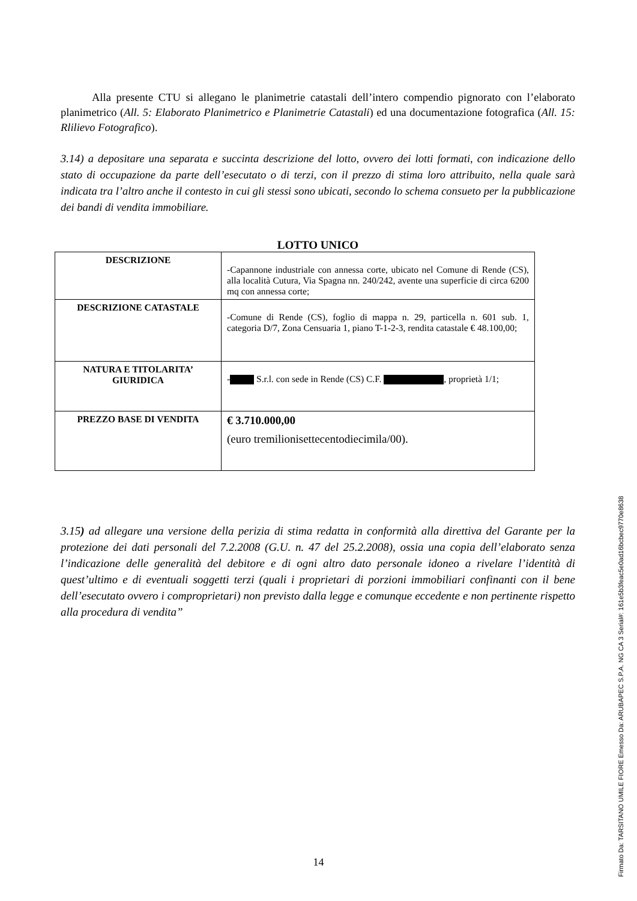Alla presente CTU si allegano le planimetrie catastali dell’intero compendio pignorato con l’elaborato planimetrico (All. 5: Elaborato Planimetrico e Planimetrie Catastali) ed una documentazione fotografica (All. 15: Rlilievo Fotografico).
3.14) a depositare una separata e succinta descrizione del lotto, ovvero dei lotti formati, con indicazione dello stato di occupazione da parte dell’esecutato o di terzi, con il prezzo di stima loro attribuito, nella quale sarà indicata tra l’altro anche il contesto in cui gli stessi sono ubicati, secondo lo schema consueto per la pubblicazione dei bandi di vendita immobiliare.
LOTTO UNICO
| DESCRIZIONE | -Capannone industriale con annessa corte, ubicato nel Comune di Rende (CS), alla località Cutura, Via Spagna nn. 240/242, avente una superficie di circa 6200 mq con annessa corte; |
| DESCRIZIONE CATASTALE | -Comune di Rende (CS), foglio di mappa n. 29, particella n. 601 sub. 1, categoria D/7, Zona Censuaria 1, piano T-1-2-3, rendita catastale € 48.100,00; |
| NATURA E TITOLARITA’ GIURIDICA | - S.r.l. con sede in Rende (CS) C.F. , proprietà 1/1; |
| PREZZO BASE DI VENDITA | € 3.710.000,00 (euro tremilionisettecentodiecimila/00). |
3.15) ad allegare una versione della perizia di stima redatta in conformità alla direttiva del Garante per la protezione dei dati personali del 7.2.2008 (G.U. n. 47 del 25.2.2008), ossia una copia dell’elaborato senza l’indicazione delle generalità del debitore e di ogni altro dato personale idoneo a rivelare l’identità di quest’ultimo e di eventuali soggetti terzi (quali i proprietari di porzioni immobiliari confinanti con il bene dell’esecutato ovvero i comproprietari) non previsto dalla legge e comunque eccedente e non pertinente rispetto alla procedura di vendita”
14
Firmato Da: TARSITANO UMILE FIORE Emesso Da: ARUBAPEC S.P.A. NG CA 3 Serial#: 161e5b3feac5e0ad16bcbec9770e8638